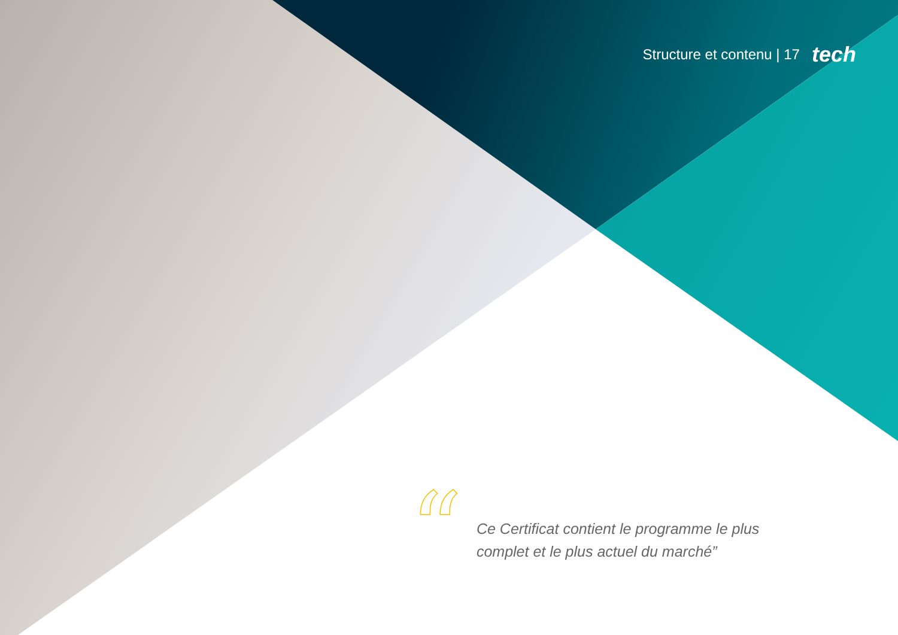Structure et contenu | 17 tech
“
Ce Certificat contient le programme le plus complet et le plus actuel du marché”